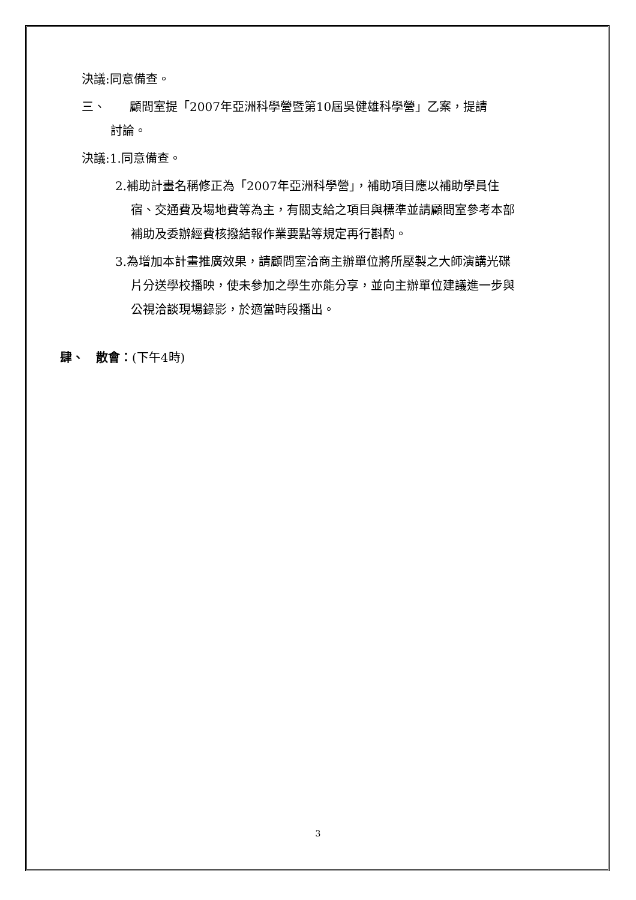決議:同意備查。
三、　　顧問室提「2007年亞洲科學營暨第10屆吳健雄科學營」乙案，提請討論。
決議:1.同意備查。
2.補助計畫名稱修正為「2007年亞洲科學營」，補助項目應以補助學員住宿、交通費及場地費等為主，有關支給之項目與標準並請顧問室參考本部補助及委辦經費核撥結報作業要點等規定再行斟酌。
3.為增加本計畫推廣效果，請顧問室洽商主辦單位將所壓製之大師演講光碟片分送學校播映，使未參加之學生亦能分享，並向主辦單位建議進一步與公視洽談現場錄影，於適當時段播出。
肆、　散會：(下午4時)
3